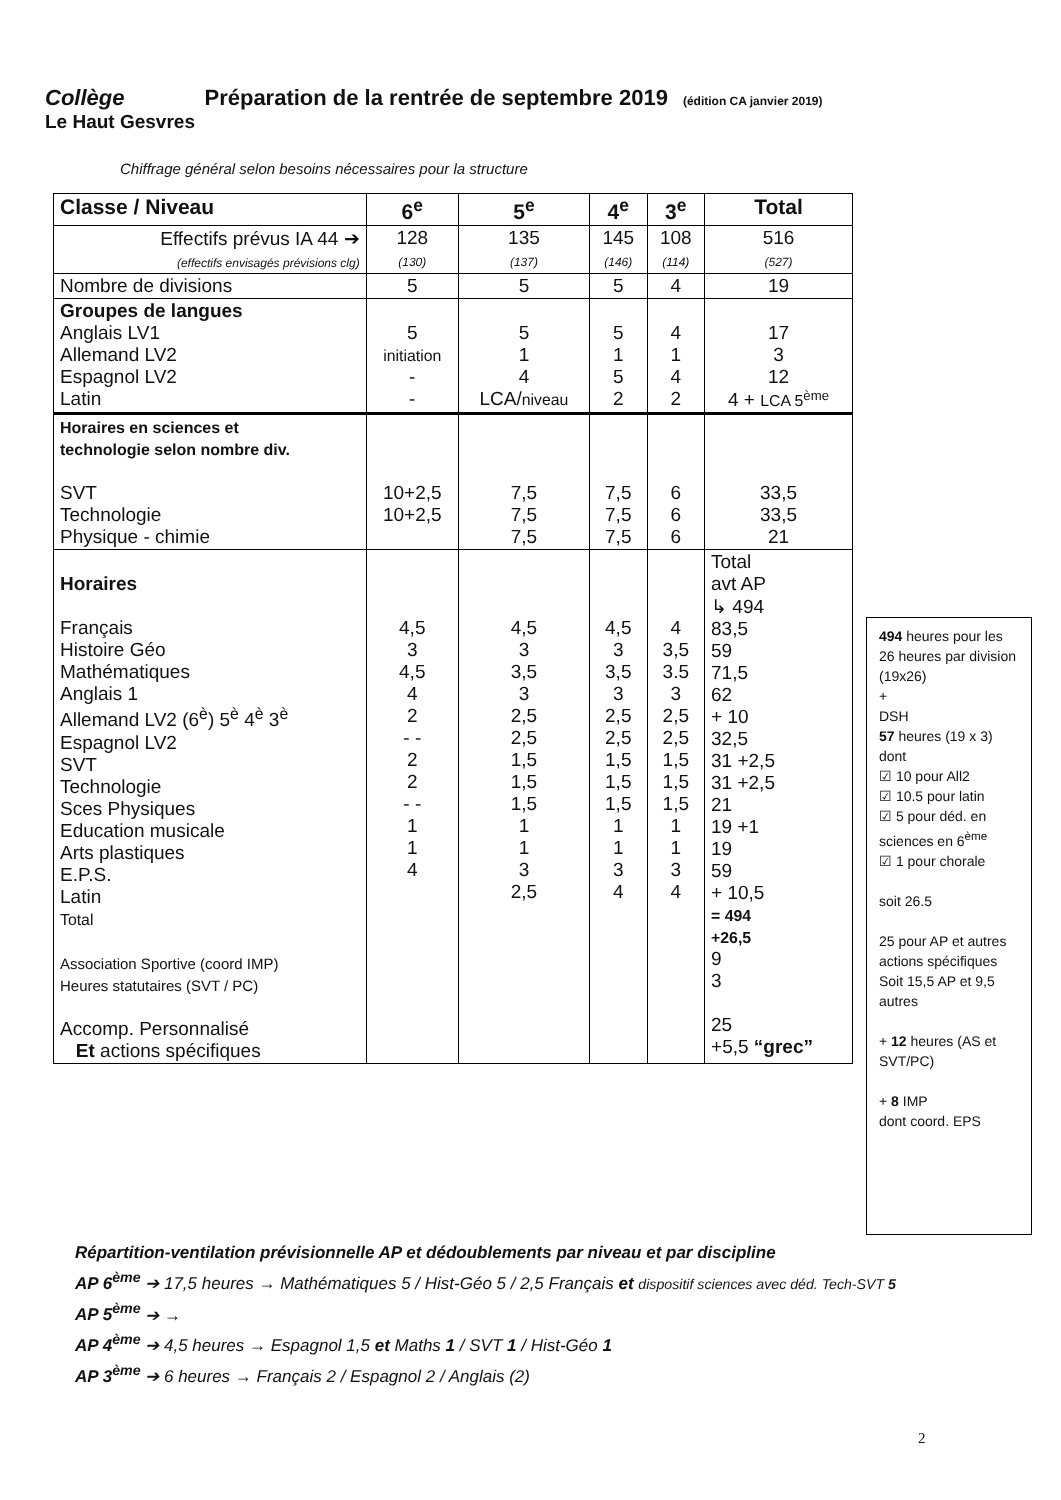Collège Préparation de la rentrée de septembre 2019 (édition CA janvier 2019)
Le Haut Gesvres
Chiffrage général selon besoins nécessaires pour la structure
| Classe / Niveau | 6<sup>e</sup> | 5<sup>e</sup> | 4<sup>e</sup> | 3<sup>e</sup> | Total |
| --- | --- | --- | --- | --- | --- |
| Effectifs prévus IA 44 ➔ (effectifs envisagés prévisions clg) | 128 (130) | 135 (137) | 145 (146) | 108 (114) | 516 (527) |
| Nombre de divisions | 5 | 5 | 5 | 4 | 19 |
| Groupes de langues Anglais LV1 Allemand LV2 Espagnol LV2 Latin | 5 initiation - - | 5 1 4 LCA/ niveau | 5 1 5 2 | 4 1 4 2 | 17 3 12 4 + LCA 5<sup>ème</sup> |
| Horaires en sciences et technologie selon nombre div. SVT Technologie Physique - chimie | 10+2,5 10+2,5 | 7,5 7,5 7,5 | 7,5 7,5 7,5 | 6 6 6 | 33,5 33,5 21 |
| Horaires Français Histoire Géo Mathématiques Anglais 1 Allemand LV2 (6<sup>è</sup>) 5<sup>è</sup> 4<sup>è</sup> 3<sup>è</sup> Espagnol LV2 SVT Technologie Sces Physiques Education musicale Arts plastiques E.P.S. Latin Total Association Sportive (coord IMP) Heures statutaires (SVT / PC) Accomp. Personnalisé Et actions spécifiques | 4,5 3 4,5 4 2 - - 2 2 - - 1 1 4 | 4,5 3 3,5 3 2,5 2,5 1,5 1,5 1,5 1 1 3 2,5 | 4,5 3 3,5 3 2,5 2,5 1,5 1,5 1,5 1 1 3 4 | 4 3,5 3.5 3 2,5 2,5 1,5 1,5 1,5 1 1 3 4 | Total avt AP ↳ 494 83,5 59 71,5 62 + 10 32,5 31 +2,5 31 +2,5 21 19 +1 19 59 + 10,5 = 494 +26,5 9 3 25 +5,5 “grec” |
494 heures pour les 26 heures par division (19x26)
+
DSH
57 heures (19 x 3)
dont
☑ 10 pour All2
☑ 10.5 pour latin
☑ 5 pour déd. en sciences en 6<sup>ème</sup>
☑ 1 pour chorale
soit 26.5
25 pour AP et autres actions spécifiques
Soit 15,5 AP et 9,5 autres
+ 12 heures (AS et SVT/PC)
+ 8 IMP
dont coord. EPS
Répartition-ventilation prévisionnelle AP et dédoublements par niveau et par discipline
AP 6<sup>ème</sup> ➔ 17,5 heures → Mathématiques 5 / Hist-Géo 5 / 2,5 Français et dispositif sciences avec déd. Tech-SVT 5
AP 5<sup>ème</sup> ➔ →
AP 4<sup>ème</sup> ➔ 4,5 heures → Espagnol 1,5 et Maths 1 / SVT 1 / Hist-Géo 1
AP 3<sup>ème</sup> ➔ 6 heures → Français 2 / Espagnol 2 / Anglais (2)
2